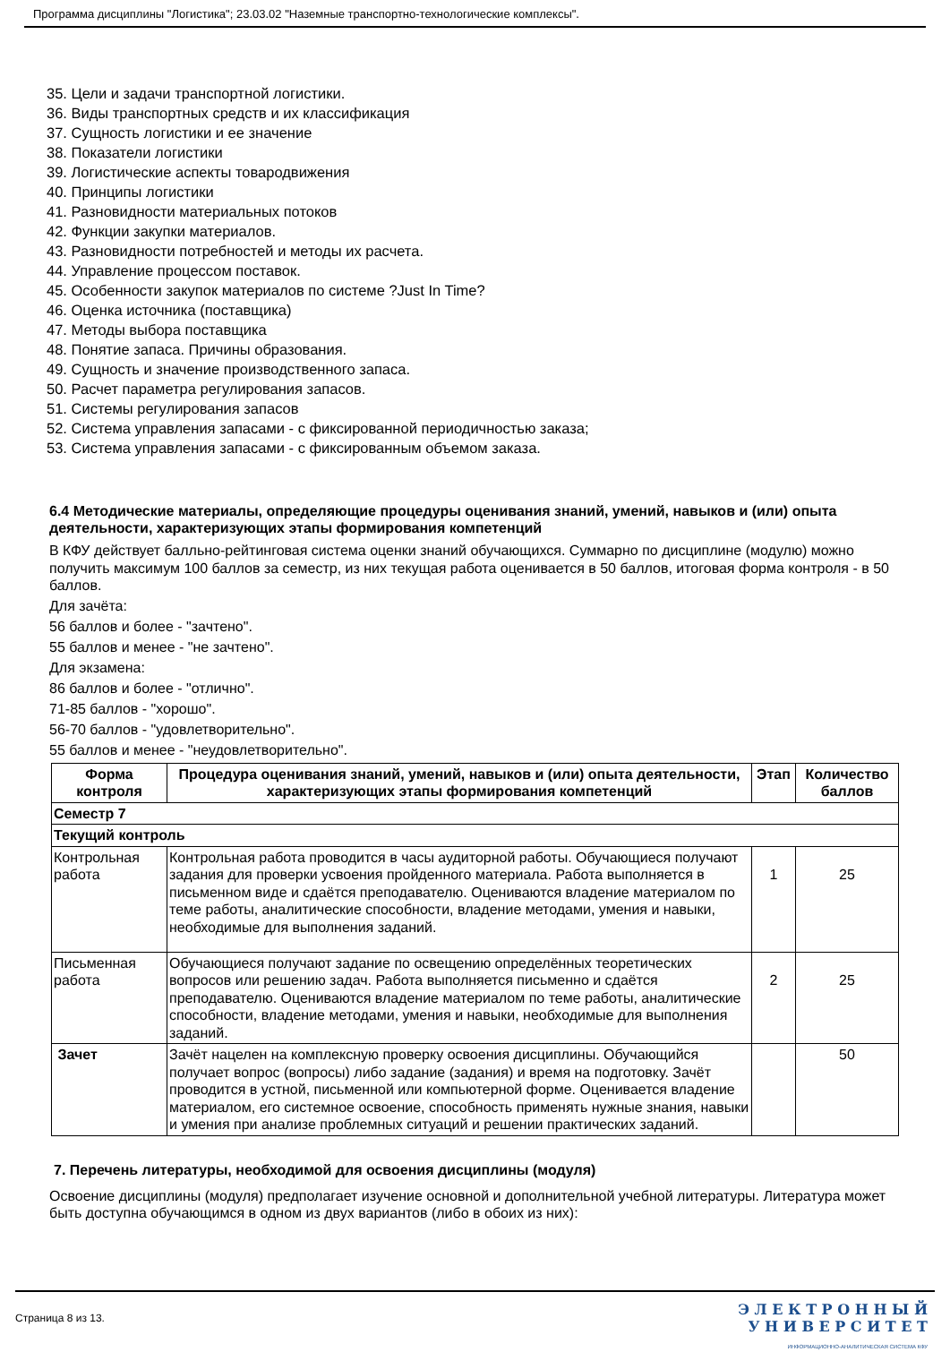Программа дисциплины "Логистика"; 23.03.02 "Наземные транспортно-технологические комплексы".
35. Цели и задачи транспортной логистики.
36. Виды транспортных средств и их классификация
37. Сущность логистики и ее значение
38. Показатели логистики
39. Логистические аспекты товародвижения
40. Принципы логистики
41. Разновидности материальных потоков
42. Функции закупки материалов.
43. Разновидности потребностей и методы их расчета.
44. Управление процессом поставок.
45. Особенности закупок материалов по системе ?Just In Time?
46. Оценка источника (поставщика)
47. Методы выбора поставщика
48. Понятие запаса. Причины образования.
49. Сущность и значение производственного запаса.
50. Расчет параметра регулирования запасов.
51. Системы регулирования запасов
52. Система управления запасами - с фиксированной периодичностью заказа;
53. Система управления запасами - с фиксированным объемом заказа.
6.4 Методические материалы, определяющие процедуры оценивания знаний, умений, навыков и (или) опыта деятельности, характеризующих этапы формирования компетенций
В КФУ действует балльно-рейтинговая система оценки знаний обучающихся. Суммарно по дисциплине (модулю) можно получить максимум 100 баллов за семестр, из них текущая работа оценивается в 50 баллов, итоговая форма контроля - в 50 баллов.
Для зачёта:
56 баллов и более - "зачтено".
55 баллов и менее - "не зачтено".
Для экзамена:
86 баллов и более - "отлично".
71-85 баллов - "хорошо".
56-70 баллов - "удовлетворительно".
55 баллов и менее - "неудовлетворительно".
| Форма контроля | Процедура оценивания знаний, умений, навыков и (или) опыта деятельности, характеризующих этапы формирования компетенций | Этап | Количество баллов |
| --- | --- | --- | --- |
| Семестр 7 | | | |
| Текущий контроль | | | |
| Контрольная работа | Контрольная работа проводится в часы аудиторной работы. Обучающиеся получают задания для проверки усвоения пройденного материала. Работа выполняется в письменном виде и сдаётся преподавателю. Оцениваются владение материалом по теме работы, аналитические способности, владение методами, умения и навыки, необходимые для выполнения заданий. | 1 | 25 |
| Письменная работа | Обучающиеся получают задание по освещению определённых теоретических вопросов или решению задач. Работа выполняется письменно и сдаётся преподавателю. Оцениваются владение материалом по теме работы, аналитические способности, владение методами, умения и навыки, необходимые для выполнения заданий. | 2 | 25 |
| Зачет | Зачёт нацелен на комплексную проверку освоения дисциплины. Обучающийся получает вопрос (вопросы) либо задание (задания) и время на подготовку. Зачёт проводится в устной, письменной или компьютерной форме. Оценивается владение материалом, его системное освоение, способность применять нужные знания, навыки и умения при анализе проблемных ситуаций и решении практических заданий. | | 50 |
7. Перечень литературы, необходимой для освоения дисциплины (модуля)
Освоение дисциплины (модуля) предполагает изучение основной и дополнительной учебной литературы. Литература может быть доступна обучающимся в одном из двух вариантов (либо в обоих из них):
Страница 8 из 13.
Э Л Е К Т Р О Н Н Ы Й
У Н И В Е Р С И Т Е Т
ИНФОРМАЦИОННО-АНАЛИТИЧЕСКАЯ СИСТЕМА КФУ